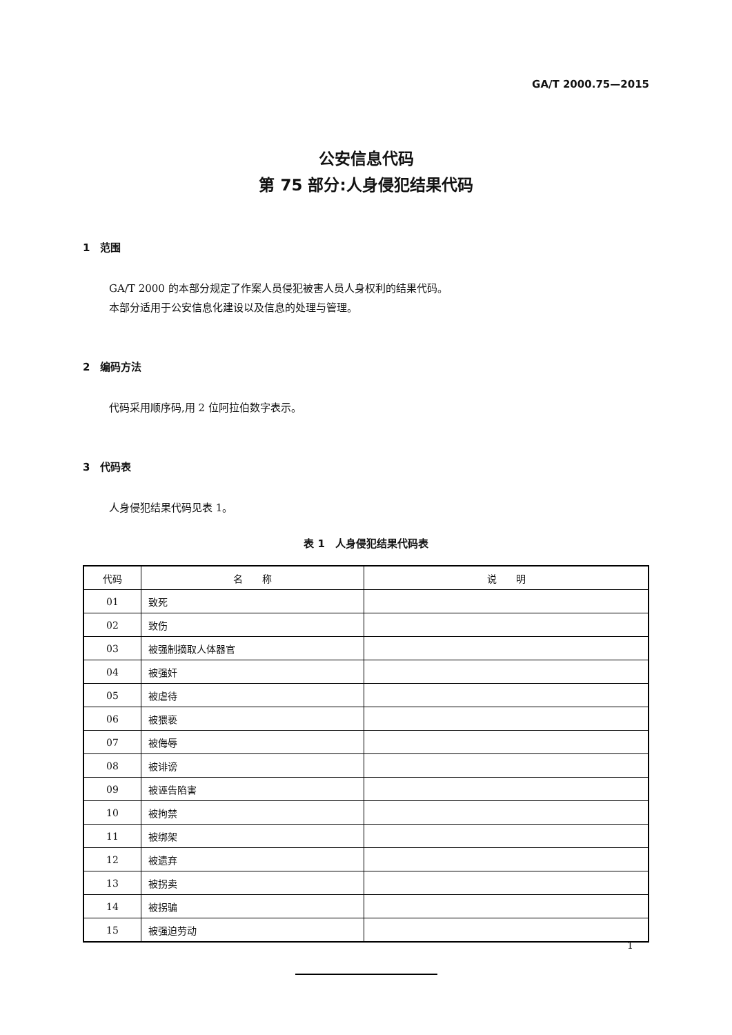GA/T 2000.75—2015
公安信息代码
第 75 部分:人身侵犯结果代码
1　范围
GA/T 2000 的本部分规定了作案人员侵犯被害人员人身权利的结果代码。
本部分适用于公安信息化建设以及信息的处理与管理。
2　编码方法
代码采用顺序码,用 2 位阿拉伯数字表示。
3　代码表
人身侵犯结果代码见表 1。
表 1　人身侵犯结果代码表
| 代码 | 名 称 | 说 明 |
| --- | --- | --- |
| 01 | 致死 | |
| 02 | 致伤 | |
| 03 | 被强制摘取人体器官 | |
| 04 | 被强奸 | |
| 05 | 被虐待 | |
| 06 | 被猥亵 | |
| 07 | 被侮辱 | |
| 08 | 被诽谤 | |
| 09 | 被诬告陷害 | |
| 10 | 被拘禁 | |
| 11 | 被绑架 | |
| 12 | 被遗弃 | |
| 13 | 被拐卖 | |
| 14 | 被拐骗 | |
| 15 | 被强迫劳动 | |
1